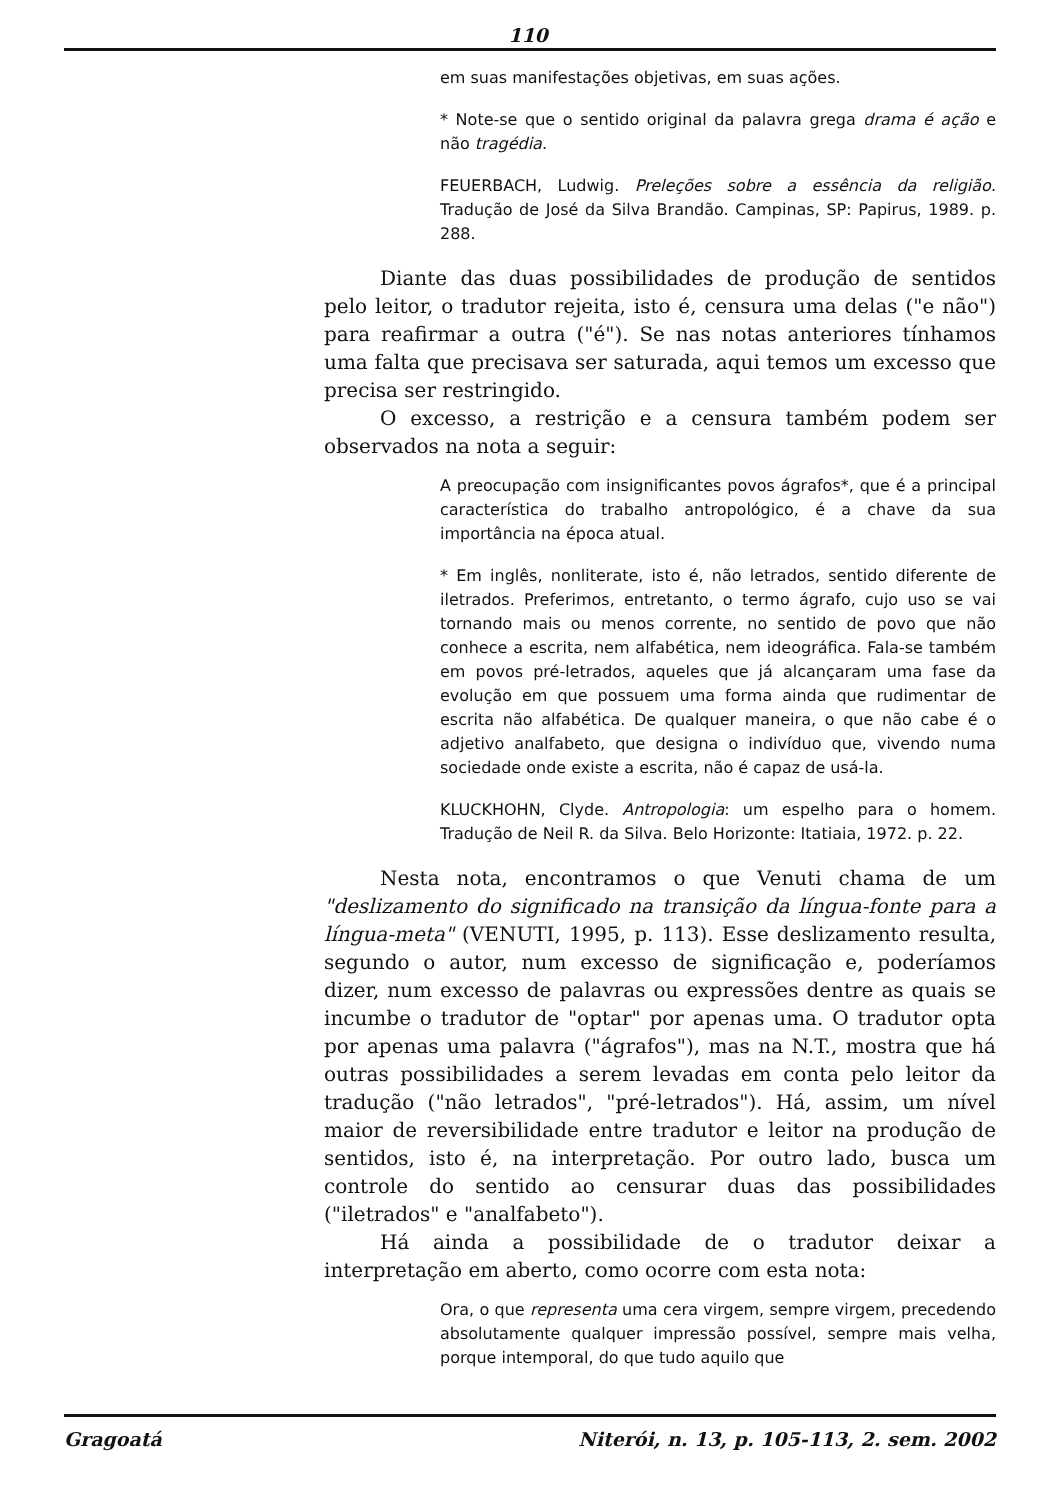110
em suas manifestações objetivas, em suas ações.
* Note-se que o sentido original da palavra grega drama é ação e não tragédia.
FEUERBACH, Ludwig. Preleções sobre a essência da religião. Tradução de José da Silva Brandão. Campinas, SP: Papirus, 1989. p. 288.
Diante das duas possibilidades de produção de sentidos pelo leitor, o tradutor rejeita, isto é, censura uma delas ("e não") para reafirmar a outra ("é"). Se nas notas anteriores tínhamos uma falta que precisava ser saturada, aqui temos um excesso que precisa ser restringido.
O excesso, a restrição e a censura também podem ser observados na nota a seguir:
A preocupação com insignificantes povos ágrafos*, que é a principal característica do trabalho antropológico, é a chave da sua importância na época atual.
* Em inglês, nonliterate, isto é, não letrados, sentido diferente de iletrados. Preferimos, entretanto, o termo ágrafo, cujo uso se vai tornando mais ou menos corrente, no sentido de povo que não conhece a escrita, nem alfabética, nem ideográfica. Fala-se também em povos pré-letrados, aqueles que já alcançaram uma fase da evolução em que possuem uma forma ainda que rudimentar de escrita não alfabética. De qualquer maneira, o que não cabe é o adjetivo analfabeto, que designa o indivíduo que, vivendo numa sociedade onde existe a escrita, não é capaz de usá-la.
KLUCKHOHN, Clyde. Antropologia: um espelho para o homem. Tradução de Neil R. da Silva. Belo Horizonte: Itatiaia, 1972. p. 22.
Nesta nota, encontramos o que Venuti chama de um "deslizamento do significado na transição da língua-fonte para a língua-meta" (VENUTI, 1995, p. 113). Esse deslizamento resulta, segundo o autor, num excesso de significação e, poderíamos dizer, num excesso de palavras ou expressões dentre as quais se incumbe o tradutor de "optar" por apenas uma. O tradutor opta por apenas uma palavra ("ágrafos"), mas na N.T., mostra que há outras possibilidades a serem levadas em conta pelo leitor da tradução ("não letrados", "pré-letrados"). Há, assim, um nível maior de reversibilidade entre tradutor e leitor na produção de sentidos, isto é, na interpretação. Por outro lado, busca um controle do sentido ao censurar duas das possibilidades ("iletrados" e "analfabeto").
Há ainda a possibilidade de o tradutor deixar a interpretação em aberto, como ocorre com esta nota:
Ora, o que representa uma cera virgem, sempre virgem, precedendo absolutamente qualquer impressão possível, sempre mais velha, porque intemporal, do que tudo aquilo que
Gragoatá Niterói, n. 13, p. 105-113, 2. sem. 2002